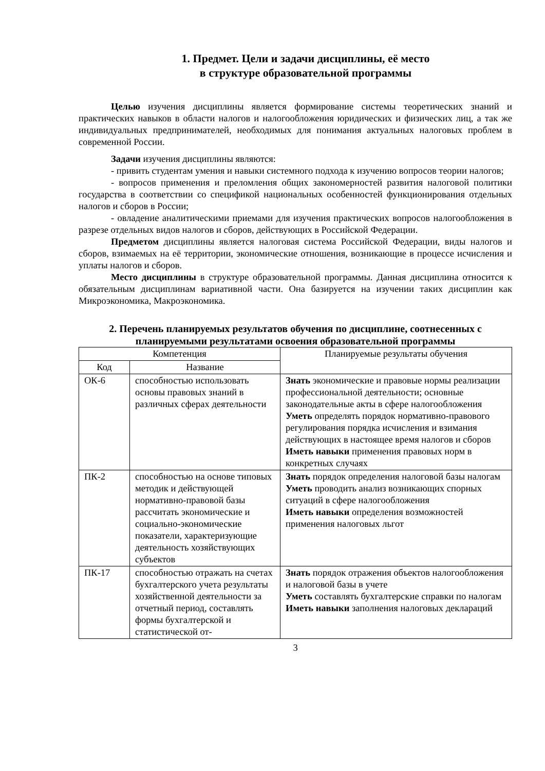1. Предмет. Цели и задачи дисциплины, её место
в структуре образовательной программы
Целью изучения дисциплины является формирование системы теоретических знаний и практических навыков в области налогов и налогообложения юридических и физических лиц, а так же индивидуальных предпринимателей, необходимых для понимания актуальных налоговых проблем в современной России.
Задачи изучения дисциплины являются:
- привить студентам умения и навыки системного подхода к изучению вопросов теории налогов;
- вопросов применения и преломления общих закономерностей развития налоговой политики государства в соответствии со спецификой национальных особенностей функционирования отдельных налогов и сборов в России;
- овладение аналитическими приемами для изучения практических вопросов налогообложения в разрезе отдельных видов налогов и сборов, действующих в Российской Федерации.
Предметом дисциплины является налоговая система Российской Федерации, виды налогов и сборов, взимаемых на её территории, экономические отношения, возникающие в процессе исчисления и уплаты налогов и сборов.
Место дисциплины в структуре образовательной программы. Данная дисциплина относится к обязательным дисциплинам вариативной части. Она базируется на изучении таких дисциплин как Микроэкономика, Макроэкономика.
2. Перечень планируемых результатов обучения по дисциплине, соотнесенных с планируемыми результатами освоения образовательной программы
| Компетенция | | Планируемые результаты обучения |
| --- | --- | --- |
| Код | Название | |
| ОК-6 | способностью использовать основы правовых знаний в различных сферах деятельности | Знать экономические и правовые нормы реализации профессиональной деятельности; основные законодательные акты в сфере налогообложения Уметь определять порядок нормативно-правового регулирования порядка исчисления и взимания действующих в настоящее время налогов и сборов Иметь навыки применения правовых норм в конкретных случаях |
| ПК-2 | способностью на основе типовых методик и действующей нормативно-правовой базы рассчитать экономические и социально-экономические показатели, характеризующие деятельность хозяйствующих субъектов | Знать порядок определения налоговой базы налогам Уметь проводить анализ возникающих спорных ситуаций в сфере налогообложения Иметь навыки определения возможностей применения налоговых льгот |
| ПК-17 | способностью отражать на счетах бухгалтерского учета результаты хозяйственной деятельности за отчетный период, составлять формы бухгалтерской и статистической от- | Знать порядок отражения объектов налогообложения и налоговой базы в учете Уметь составлять бухгалтерские справки по налогам Иметь навыки заполнения налоговых деклараций |
3